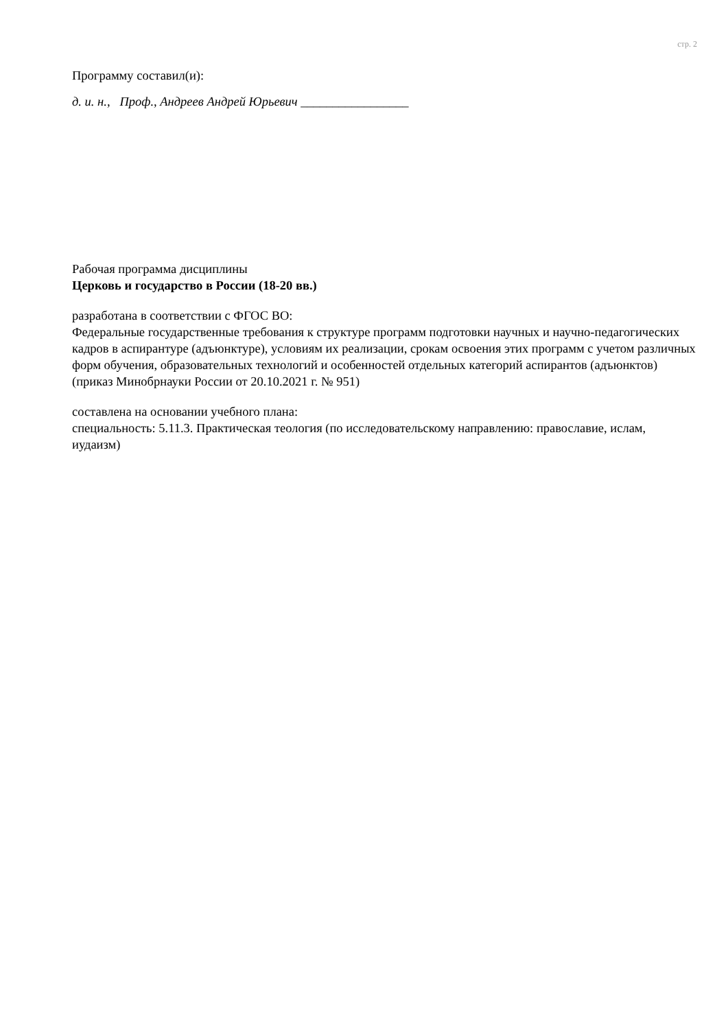стр. 2
Программу составил(и):
д. и. н., Проф., Андреев Андрей Юрьевич _________________
Рабочая программа дисциплины
Церковь и государство в России (18-20 вв.)
разработана в соответствии с ФГОС ВО:
Федеральные государственные требования к структуре программ подготовки научных и научно-педагогических кадров в аспирантуре (адъюнктуре), условиям их реализации, срокам освоения этих программ с учетом различных форм обучения, образовательных технологий и особенностей отдельных категорий аспирантов (адъюнктов) (приказ Минобрнауки России от 20.10.2021 г. № 951)
составлена на основании учебного плана:
специальность: 5.11.3. Практическая теология (по исследовательскому направлению: православие, ислам, иудаизм)